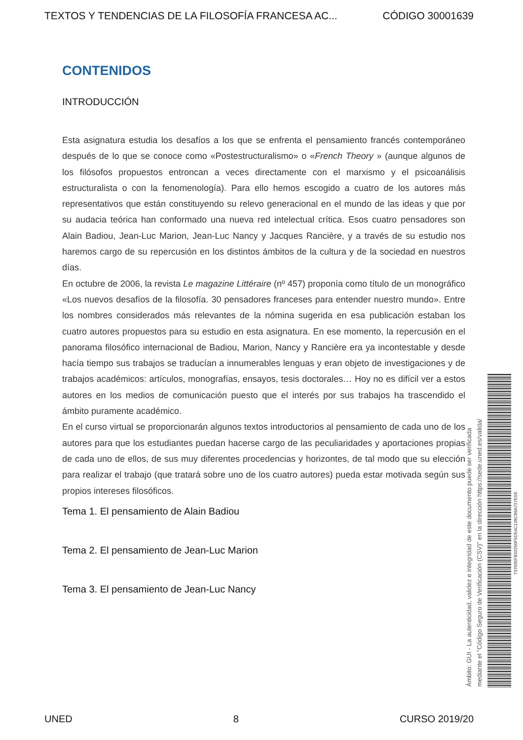TEXTOS Y TENDENCIAS DE LA FILOSOFÍA FRANCESA AC... CÓDIGO 30001639
CONTENIDOS
INTRODUCCIÓN
Esta asignatura estudia los desafíos a los que se enfrenta el pensamiento francés contemporáneo después de lo que se conoce como «Postestructuralismo» o «French Theory » (aunque algunos de los filósofos propuestos entroncan a veces directamente con el marxismo y el psicoanálisis estructuralista o con la fenomenología). Para ello hemos escogido a cuatro de los autores más representativos que están constituyendo su relevo generacional en el mundo de las ideas y que por su audacia teórica han conformado una nueva red intelectual crítica. Esos cuatro pensadores son Alain Badiou, Jean-Luc Marion, Jean-Luc Nancy y Jacques Rancière, y a través de su estudio nos haremos cargo de su repercusión en los distintos ámbitos de la cultura y de la sociedad en nuestros días.
En octubre de 2006, la revista Le magazine Littéraire (nº 457) proponía como título de un monográfico «Los nuevos desafíos de la filosofía. 30 pensadores franceses para entender nuestro mundo». Entre los nombres considerados más relevantes de la nómina sugerida en esa publicación estaban los cuatro autores propuestos para su estudio en esta asignatura. En ese momento, la repercusión en el panorama filosófico internacional de Badiou, Marion, Nancy y Rancière era ya incontestable y desde hacía tiempo sus trabajos se traducían a innumerables lenguas y eran objeto de investigaciones y de trabajos académicos: artículos, monografías, ensayos, tesis doctorales… Hoy no es difícil ver a estos autores en los medios de comunicación puesto que el interés por sus trabajos ha trascendido el ámbito puramente académico.
En el curso virtual se proporcionarán algunos textos introductorios al pensamiento de cada uno de los autores para que los estudiantes puedan hacerse cargo de las peculiaridades y aportaciones propias de cada uno de ellos, de sus muy diferentes procedencias y horizontes, de tal modo que su elección para realizar el trabajo (que tratará sobre uno de los cuatro autores) pueda estar motivada según sus propios intereses filosóficos.
Tema 1. El pensamiento de Alain Badiou
Tema 2. El pensamiento de Jean-Luc Marion
Tema 3. El pensamiento de Jean-Luc Nancy
Ámbito: GUI - La autenticidad, validez e integridad de este documento puede ser verificada
mediante el "Código Seguro de Verificación (CSV)" en la dirección https://sede.uned.es/valida/
737035F833250F5D54C128C89A727E5E
UNED 8 CURSO 2019/20